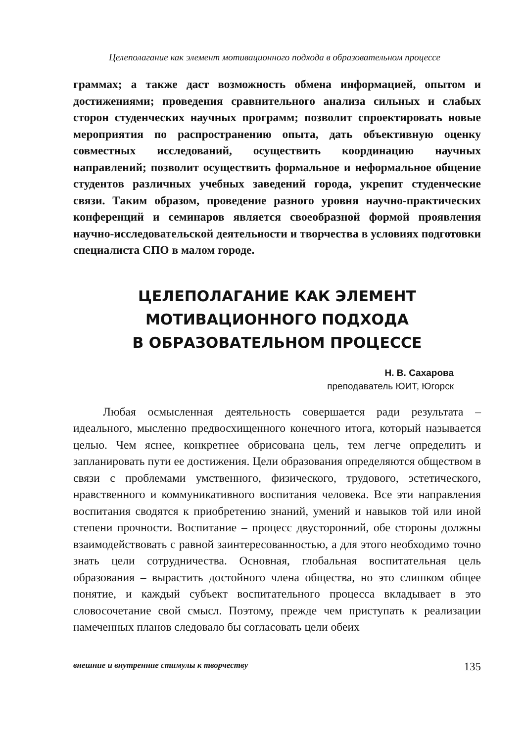Целеполагание как элемент мотивационного подхода в образовательном процессе
граммах; а также даст возможность обмена информацией, опытом и достижениями; проведения сравнительного анализа сильных и слабых сторон студенческих научных программ; позволит спроектировать новые мероприятия по распространению опыта, дать объективную оценку совместных исследований, осуществить координацию научных направлений; позволит осуществить формальное и неформальное общение студентов различных учебных заведений города, укрепит студенческие связи. Таким образом, проведение разного уровня научно-практических конференций и семинаров является своеобразной формой проявления научно-исследовательской деятельности и творчества в условиях подготовки специалиста СПО в малом городе.
ЦЕЛЕПОЛАГАНИЕ КАК ЭЛЕМЕНТ
МОТИВАЦИОННОГО ПОДХОДА
В ОБРАЗОВАТЕЛЬНОМ ПРОЦЕССЕ
Н. В. Сахарова
преподаватель ЮИТ, Югорск
Любая осмысленная деятельность совершается ради результата – идеального, мысленно предвосхищенного конечного итога, который называется целью. Чем яснее, конкретнее обрисована цель, тем легче определить и запланировать пути ее достижения. Цели образования определяются обществом в связи с проблемами умственного, физического, трудового, эстетического, нравственного и коммуникативного воспитания человека. Все эти направления воспитания сводятся к приобретению знаний, умений и навыков той или иной степени прочности. Воспитание – процесс двусторонний, обе стороны должны взаимодействовать с равной заинтересованностью, а для этого необходимо точно знать цели сотрудничества. Основная, глобальная воспитательная цель образования – вырастить достойного члена общества, но это слишком общее понятие, и каждый субъект воспитательного процесса вкладывает в это словосочетание свой смысл. Поэтому, прежде чем приступать к реализации намеченных планов следовало бы согласовать цели обеих
внешние и внутренние стимулы к творчеству 135